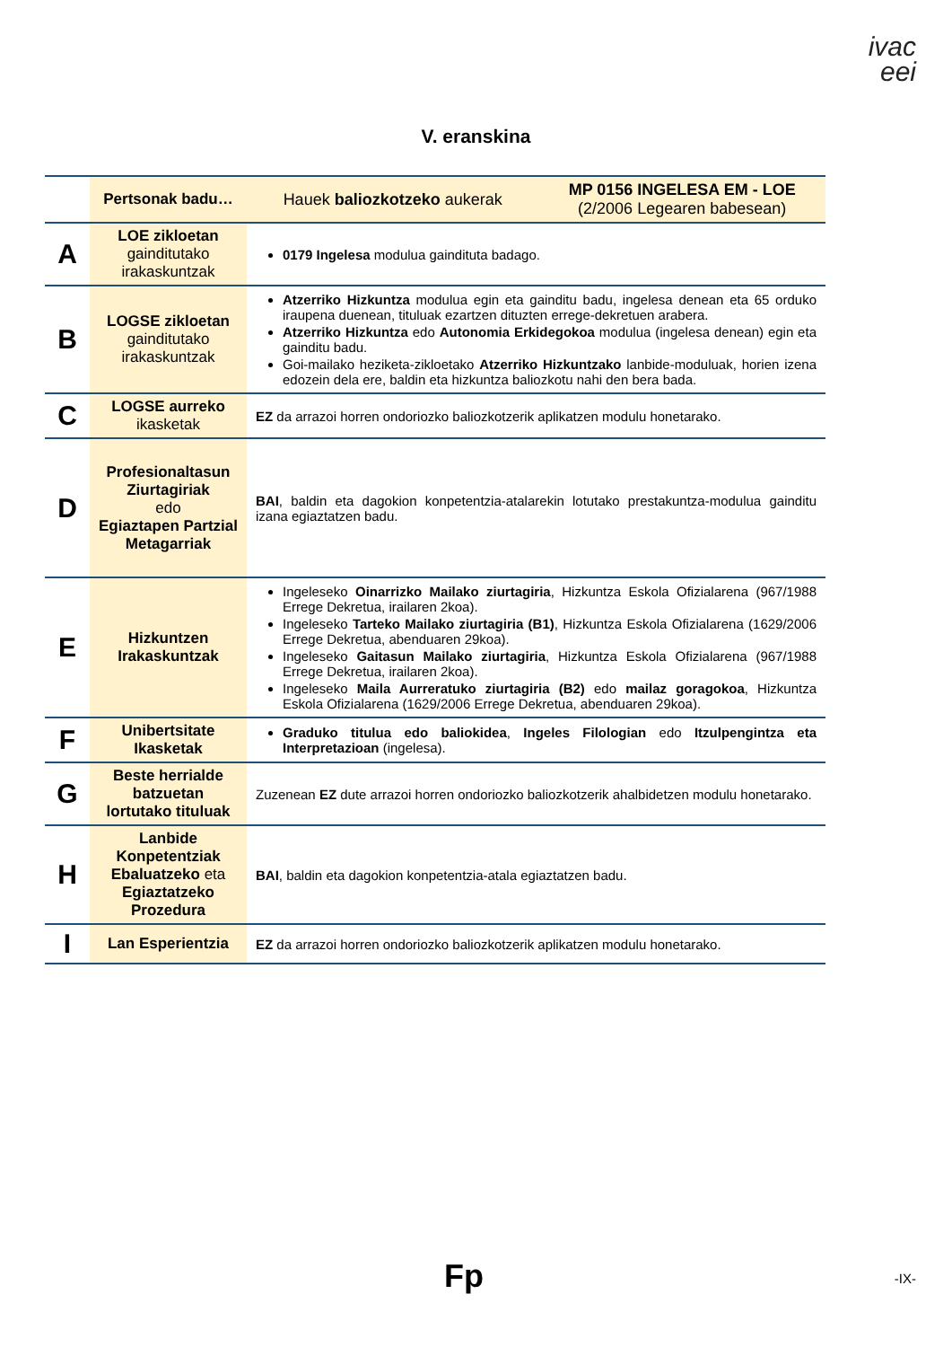ivac
eei
V. eranskina
| | Pertsonak badu… | Hauek baliozkotzeko aukerak | MP 0156 INGELESA EM - LOE (2/2006 Legearen babesean) |
| --- | --- | --- | --- |
| A | LOE zikloetan gainditutako irakaskuntzak | 0179 Ingelesa modulua gaindituta badago. | |
| B | LOGSE zikloetan gainditutako irakaskuntzak | Atzerriko Hizkuntza modulua egin eta gainditu badu, ingelesa denean eta 65 orduko iraupena duenean, tituluak ezartzen dituzten errege-dekretuen arabera. Atzerriko Hizkuntza edo Autonomia Erkidegokoa modulua (ingelesa denean) egin eta gainditu badu. Goi-mailako heziketa-zikloetako Atzerriko Hizkuntzako lanbide-moduluak, horien izena edozein dela ere, baldin eta hizkuntza baliozkotu nahi den bera bada. | |
| C | LOGSE aurreko ikasketak | EZ da arrazoi horren ondoriozko baliozkotzerik aplikatzen modulu honetarako. | |
| D | Profesionaltasun Ziurtagiriak edo Egiaztapen Partzial Metagarriak | BAI , baldin eta dagokion konpetentzia-atalarekin lotutako prestakuntza-modulua gainditu izana egiaztatzen badu. | |
| E | Hizkuntzen Irakaskuntzak | Ingeleseko Oinarrizko Mailako ziurtagiria , Hizkuntza Eskola Ofizialarena (967/1988 Errege Dekretua, irailaren 2koa). Ingeleseko Tarteko Mailako ziurtagiria (B1) , Hizkuntza Eskola Ofizialarena (1629/2006 Errege Dekretua, abenduaren 29koa). Ingeleseko Gaitasun Mailako ziurtagiria , Hizkuntza Eskola Ofizialarena (967/1988 Errege Dekretua, irailaren 2koa). Ingeleseko Maila Aurreratuko ziurtagiria (B2) edo mailaz goragokoa , Hizkuntza Eskola Ofizialarena (1629/2006 Errege Dekretua, abenduaren 29koa). | |
| F | Unibertsitate Ikasketak | Graduko titulua edo baliokidea , Ingeles Filologian edo Itzulpengintza eta Interpretazioan (ingelesa). | |
| G | Beste herrialde batzuetan lortutako tituluak | Zuzenean EZ dute arrazoi horren ondoriozko baliozkotzerik ahalbidetzen modulu honetarako. | |
| H | Lanbide Konpetentziak Ebaluatzeko eta Egiaztatzeko Prozedura | BAI , baldin eta dagokion konpetentzia-atala egiaztatzen badu. | |
| I | Lan Esperientzia | EZ da arrazoi horren ondoriozko baliozkotzerik aplikatzen modulu honetarako. | |
Fp -IX-